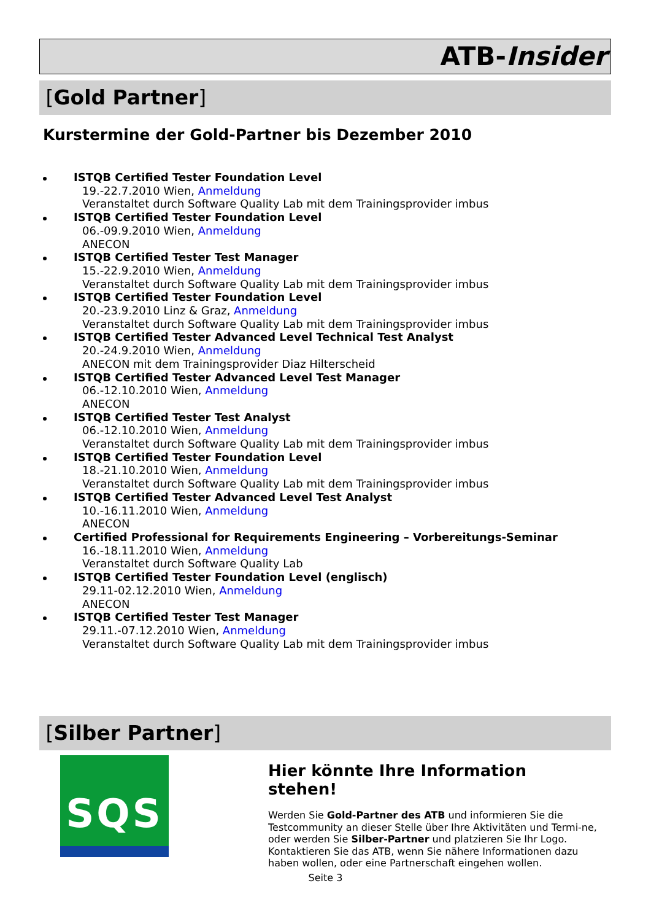ATB-Insider
[Gold Partner]
Kurstermine der Gold-Partner bis Dezember 2010
ISTQB Certified Tester Foundation Level
19.-22.7.2010 Wien, Anmeldung
Veranstaltet durch Software Quality Lab mit dem Trainingsprovider imbus
ISTQB Certified Tester Foundation Level
06.-09.9.2010 Wien, Anmeldung
ANECON
ISTQB Certified Tester Test Manager
15.-22.9.2010 Wien, Anmeldung
Veranstaltet durch Software Quality Lab mit dem Trainingsprovider imbus
ISTQB Certified Tester Foundation Level
20.-23.9.2010 Linz & Graz, Anmeldung
Veranstaltet durch Software Quality Lab mit dem Trainingsprovider imbus
ISTQB Certified Tester Advanced Level Technical Test Analyst
20.-24.9.2010 Wien, Anmeldung
ANECON mit dem Trainingsprovider Diaz Hilterscheid
ISTQB Certified Tester Advanced Level Test Manager
06.-12.10.2010 Wien, Anmeldung
ANECON
ISTQB Certified Tester Test Analyst
06.-12.10.2010 Wien, Anmeldung
Veranstaltet durch Software Quality Lab mit dem Trainingsprovider imbus
ISTQB Certified Tester Foundation Level
18.-21.10.2010 Wien, Anmeldung
Veranstaltet durch Software Quality Lab mit dem Trainingsprovider imbus
ISTQB Certified Tester Advanced Level Test Analyst
10.-16.11.2010 Wien, Anmeldung
ANECON
Certified Professional for Requirements Engineering – Vorbereitungs-Seminar
16.-18.11.2010 Wien, Anmeldung
Veranstaltet durch Software Quality Lab
ISTQB Certified Tester Foundation Level (englisch)
29.11-02.12.2010 Wien, Anmeldung
ANECON
ISTQB Certified Tester Test Manager
29.11.-07.12.2010 Wien, Anmeldung
Veranstaltet durch Software Quality Lab mit dem Trainingsprovider imbus
[Silber Partner]
SQS
Hier könnte Ihre Information stehen!
Werden Sie Gold-Partner des ATB und informieren Sie die Testcommunity an dieser Stelle über Ihre Aktivitäten und Termi-ne, oder werden Sie Silber-Partner und platzieren Sie Ihr Logo. Kontaktieren Sie das ATB, wenn Sie nähere Informationen dazu haben wollen, oder eine Partnerschaft eingehen wollen.
Seite 3